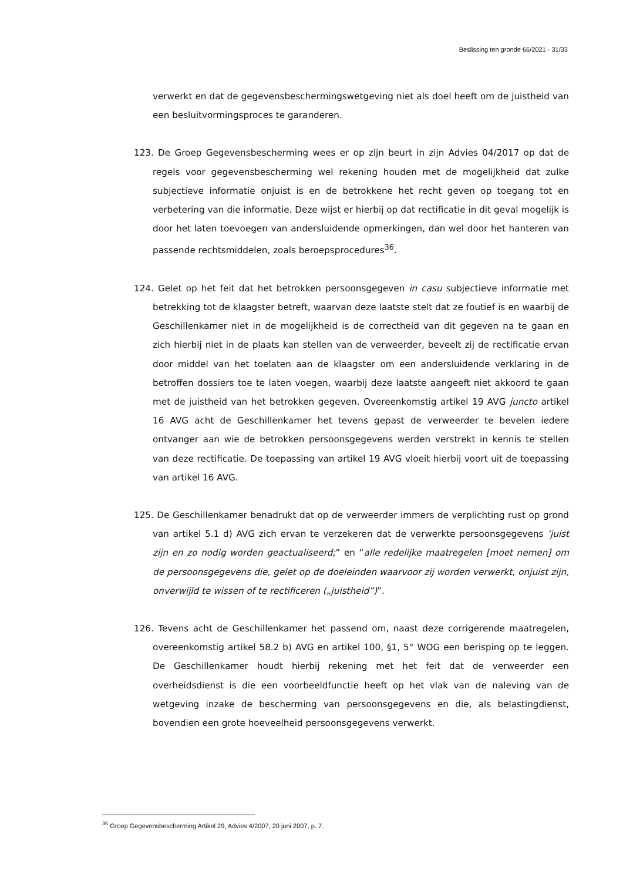Beslissing ten gronde 66/2021 - 31/33
verwerkt en dat de gegevensbeschermingswetgeving niet als doel heeft om de juistheid van een besluitvormingsproces te garanderen.
123. De Groep Gegevensbescherming wees er op zijn beurt in zijn Advies 04/2017 op dat de regels voor gegevensbescherming wel rekening houden met de mogelijkheid dat zulke subjectieve informatie onjuist is en de betrokkene het recht geven op toegang tot en verbetering van die informatie. Deze wijst er hierbij op dat rectificatie in dit geval mogelijk is door het laten toevoegen van andersluidende opmerkingen, dan wel door het hanteren van passende rechtsmiddelen, zoals beroepsprocedures<sup>36</sup>.
124. Gelet op het feit dat het betrokken persoonsgegeven in casu subjectieve informatie met betrekking tot de klaagster betreft, waarvan deze laatste stelt dat ze foutief is en waarbij de Geschillenkamer niet in de mogelijkheid is de correctheid van dit gegeven na te gaan en zich hierbij niet in de plaats kan stellen van de verweerder, beveelt zij de rectificatie ervan door middel van het toelaten aan de klaagster om een andersluidende verklaring in de betroffen dossiers toe te laten voegen, waarbij deze laatste aangeeft niet akkoord te gaan met de juistheid van het betrokken gegeven. Overeenkomstig artikel 19 AVG juncto artikel 16 AVG acht de Geschillenkamer het tevens gepast de verweerder te bevelen iedere ontvanger aan wie de betrokken persoonsgegevens werden verstrekt in kennis te stellen van deze rectificatie. De toepassing van artikel 19 AVG vloeit hierbij voort uit de toepassing van artikel 16 AVG.
125. De Geschillenkamer benadrukt dat op de verweerder immers de verplichting rust op grond van artikel 5.1 d) AVG zich ervan te verzekeren dat de verwerkte persoonsgegevens ‘juist zijn en zo nodig worden geactualiseerd;” en “alle redelijke maatregelen [moet nemen] om de persoonsgegevens die, gelet op de doeleinden waarvoor zij worden verwerkt, onjuist zijn, onverwijld te wissen of te rectificeren („juistheid”)”.
126. Tevens acht de Geschillenkamer het passend om, naast deze corrigerende maatregelen, overeenkomstig artikel 58.2 b) AVG en artikel 100, §1, 5° WOG een berisping op te leggen. De Geschillenkamer houdt hierbij rekening met het feit dat de verweerder een overheidsdienst is die een voorbeeldfunctie heeft op het vlak van de naleving van de wetgeving inzake de bescherming van persoonsgegevens en die, als belastingdienst, bovendien een grote hoeveelheid persoonsgegevens verwerkt.
<sup>36</sup> Groep Gegevensbescherming Artikel 29, Advies 4/2007, 20 juni 2007, p. 7.